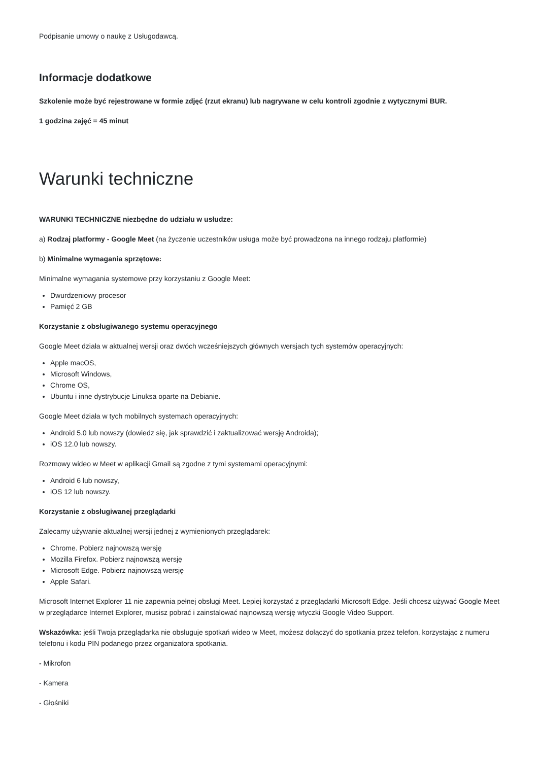Podpisanie umowy o naukę z Usługodawcą.
Informacje dodatkowe
Szkolenie może być rejestrowane w formie zdjęć (rzut ekranu) lub nagrywane w celu kontroli zgodnie z wytycznymi BUR.
1 godzina zajęć = 45 minut
Warunki techniczne
WARUNKI TECHNICZNE niezbędne do udziału w usłudze:
a) Rodzaj platformy - Google Meet (na życzenie uczestników usługa może być prowadzona na innego rodzaju platformie)
b) Minimalne wymagania sprzętowe:
Minimalne wymagania systemowe przy korzystaniu z Google Meet:
Dwurdzeniowy procesor
Pamięć 2 GB
Korzystanie z obsługiwanego systemu operacyjnego
Google Meet działa w aktualnej wersji oraz dwóch wcześniejszych głównych wersjach tych systemów operacyjnych:
Apple macOS,
Microsoft Windows,
Chrome OS,
Ubuntu i inne dystrybucje Linuksa oparte na Debianie.
Google Meet działa w tych mobilnych systemach operacyjnych:
Android 5.0 lub nowszy (dowiedz się, jak sprawdzić i zaktualizować wersję Androida);
iOS 12.0 lub nowszy.
Rozmowy wideo w Meet w aplikacji Gmail są zgodne z tymi systemami operacyjnymi:
Android 6 lub nowszy,
iOS 12 lub nowszy.
Korzystanie z obsługiwanej przeglądarki
Zalecamy używanie aktualnej wersji jednej z wymienionych przeglądarek:
Chrome. Pobierz najnowszą wersję
Mozilla Firefox. Pobierz najnowszą wersję
Microsoft Edge. Pobierz najnowszą wersję
Apple Safari.
Microsoft Internet Explorer 11 nie zapewnia pełnej obsługi Meet. Lepiej korzystać z przeglądarki Microsoft Edge. Jeśli chcesz używać Google Meet w przeglądarce Internet Explorer, musisz pobrać i zainstalować najnowszą wersję wtyczki Google Video Support.
Wskazówka: jeśli Twoja przeglądarka nie obsługuje spotkań wideo w Meet, możesz dołączyć do spotkania przez telefon, korzystając z numeru telefonu i kodu PIN podanego przez organizatora spotkania.
- Mikrofon
- Kamera
- Głośniki